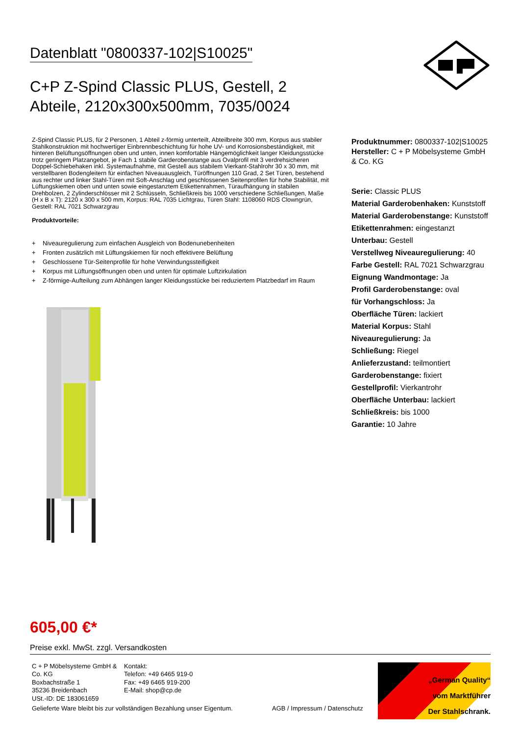Datenblatt "0800337-102|S10025"
C+P Z-Spind Classic PLUS, Gestell, 2 Abteile, 2120x300x500mm, 7035/0024
Z-Spind Classic PLUS, für 2 Personen, 1 Abteil z-förmig unterteilt, Abteilbreite 300 mm, Korpus aus stabiler Stahlkonstruktion mit hochwertiger Einbrennbeschichtung für hohe UV- und Korrosionsbeständigkeit, mit hinteren Belüftungsöffnungen oben und unten, innen komfortable Hängemöglichkeit langer Kleidungsstücke trotz geringem Platzangebot, je Fach 1 stabile Garderobenstange aus Ovalprofil mit 3 verdrehsicheren Doppel-Schiebehaken inkl. Systemaufnahme, mit Gestell aus stabilem Vierkant-Stahlrohr 30 x 30 mm, mit verstellbaren Bodengleitern für einfachen Niveauausgleich, Türöffnungen 110 Grad, 2 Set Türen, bestehend aus rechter und linker Stahl-Türen mit Soft-Anschlag und geschlossenen Seitenprofilen für hohe Stabilität, mit Lüftungskiemen oben und unten sowie eingestanztem Etikettenrahmen, Türaufhängung in stabilen Drehbolzen, 2 Zylinderschlösser mit 2 Schlüsseln, Schließkreis bis 1000 verschiedene Schließungen, Maße (H x B x T): 2120 x 300 x 500 mm, Korpus: RAL 7035 Lichtgrau, Türen Stahl: 1108060 RDS Clowngrün, Gestell: RAL 7021 Schwarzgrau
Produktvorteile:
+ Niveauregulierung zum einfachen Ausgleich von Bodenunebenheiten
+ Fronten zusätzlich mit Lüftungskiemen für noch effektivere Belüftung
+ Geschlossene Tür-Seitenprofile für hohe Verwindungssteifigkeit
+ Korpus mit Lüftungsöffnungen oben und unten für optimale Luftzirkulation
+ Z-förmige-Aufteilung zum Abhängen langer Kleidungsstücke bei reduziertem Platzbedarf im Raum
Produktnummer: 0800337-102|S10025
Hersteller: C + P Möbelsysteme GmbH
& Co. KG
Serie: Classic PLUS
Material Garderobenhaken: Kunststoff
Material Garderobenstange: Kunststoff
Etikettenrahmen: eingestanzt
Unterbau: Gestell
Verstellweg Niveauregulierung: 40
Farbe Gestell: RAL 7021 Schwarzgrau
Eignung Wandmontage: Ja
Profil Garderobenstange: oval
für Vorhangschloss: Ja
Oberfläche Türen: lackiert
Material Korpus: Stahl
Niveauregulierung: Ja
Schließung: Riegel
Anlieferzustand: teilmontiert
Garderobenstange: fixiert
Gestellprofil: Vierkantrohr
Oberfläche Unterbau: lackiert
Schließkreis: bis 1000
Garantie: 10 Jahre
605,00 €*
Preise exkl. MwSt. zzgl. Versandkosten
C + P Möbelsysteme GmbH & Co. KG
Boxbachstraße 1
35236 Breidenbach
USt.-ID: DE 183061659
Kontakt:
Telefon: +49 6465 919-0
Fax: +49 6465 919-200
E-Mail: shop@cp.de
„German Quality“
vom Marktführer
Der Stahlschrank.
Gelieferte Ware bleibt bis zur vollständigen Bezahlung unser Eigentum. AGB / Impressum / Datenschutz